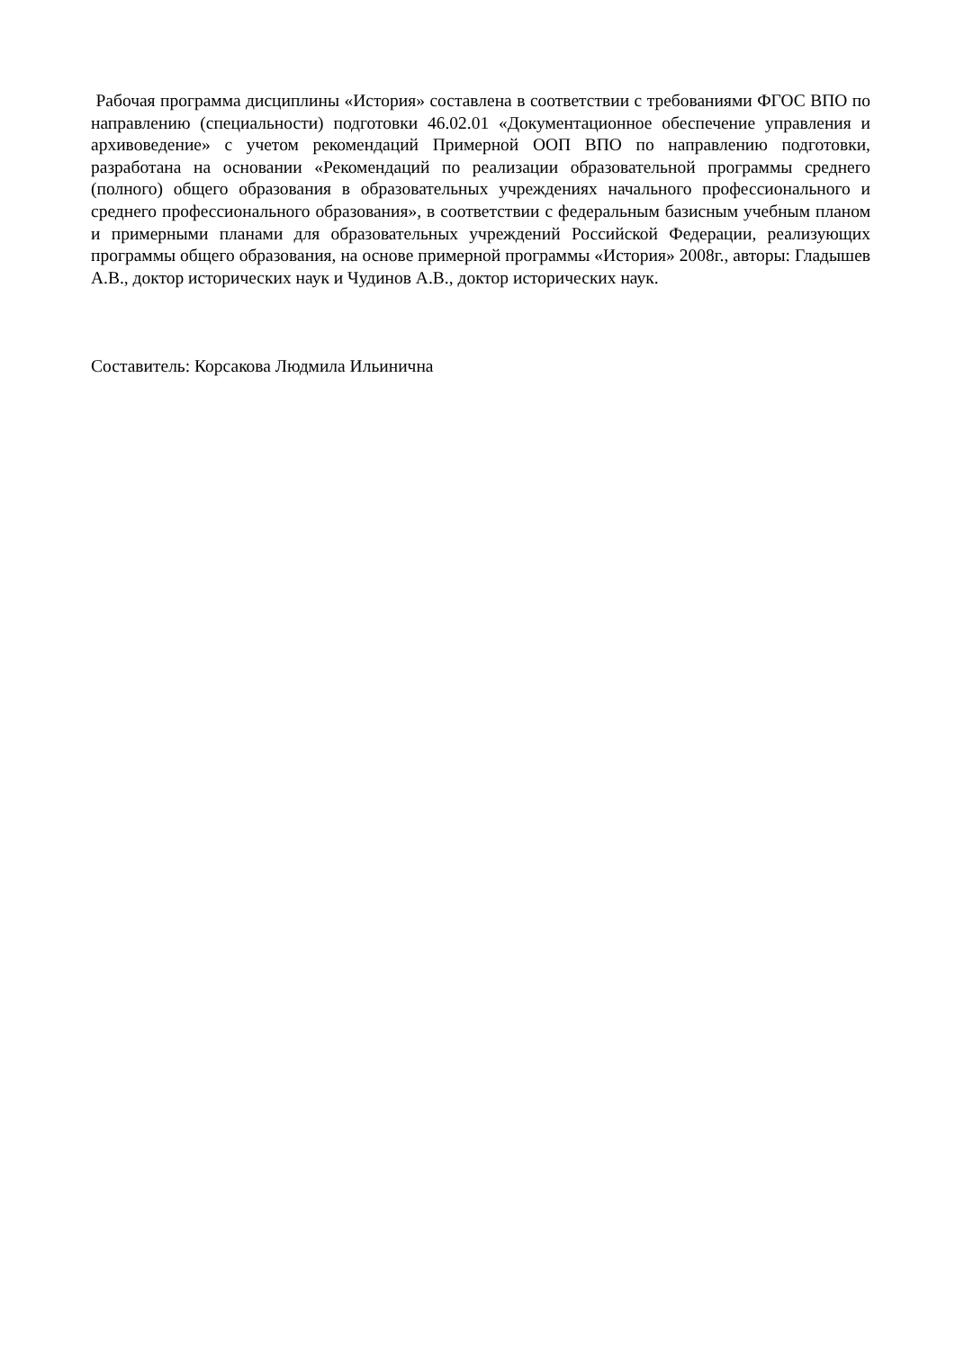Рабочая программа дисциплины «История» составлена в соответствии с требованиями ФГОС ВПО по направлению (специальности) подготовки 46.02.01 «Документационное обеспечение управления и архивоведение» с учетом рекомендаций Примерной ООП ВПО по направлению подготовки, разработана на основании «Рекомендаций по реализации образовательной программы среднего (полного) общего образования в образовательных учреждениях начального профессионального и среднего профессионального образования», в соответствии с федеральным базисным учебным планом и примерными планами для образовательных учреждений Российской Федерации, реализующих программы общего образования, на основе примерной программы «История» 2008г., авторы: Гладышев А.В., доктор исторических наук и Чудинов А.В., доктор исторических наук.
Составитель: Корсакова Людмила Ильинична